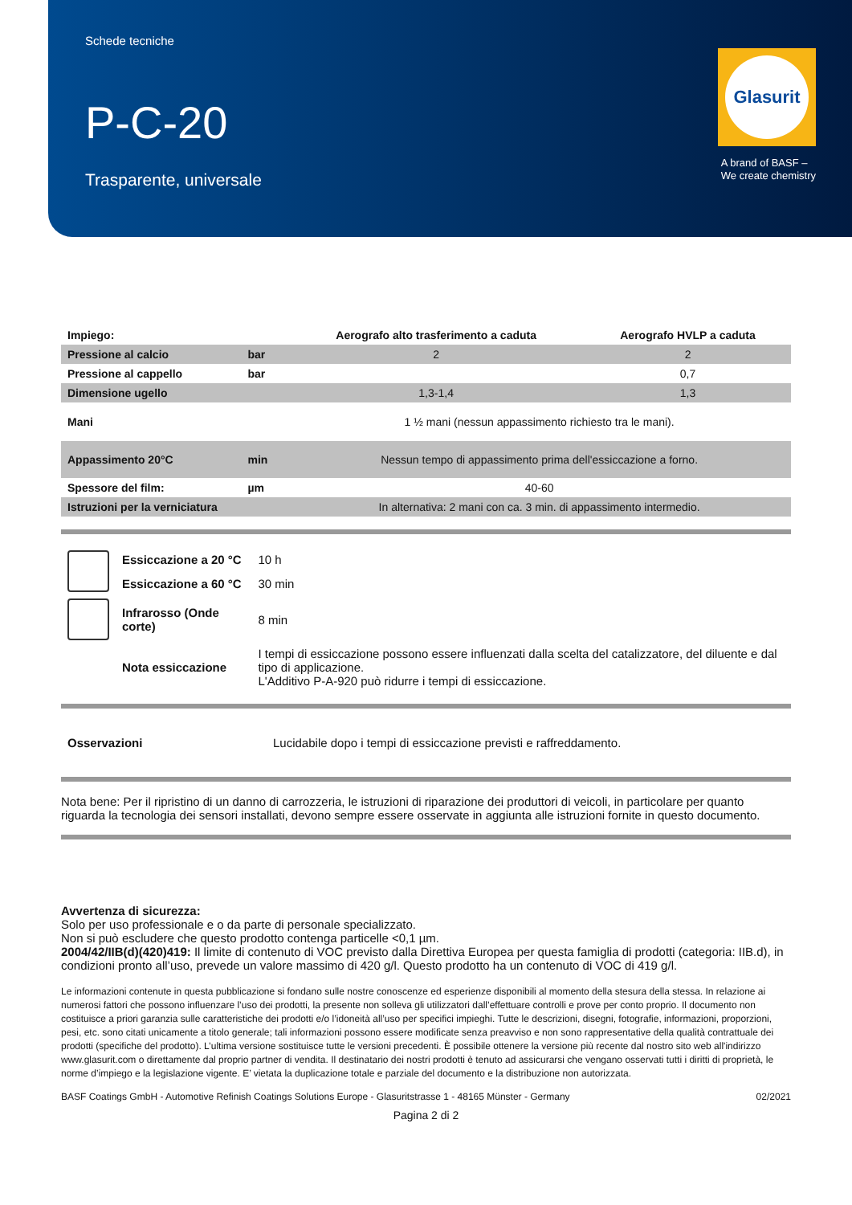Schede tecniche
P-C-20
Trasparente, universale
Glasurit
A brand of BASF –
We create chemistry
| Impiego: | | Aerografo alto trasferimento a caduta | Aerografo HVLP a caduta |
| Pressione al calcio | bar | 2 | 2 |
| Pressione al cappello | bar | | 0,7 |
| Dimensione ugello | | 1,3-1,4 | 1,3 |
| Mani | | 1 ½ mani (nessun appassimento richiesto tra le mani). | |
| Appassimento 20°C | min | Nessun tempo di appassimento prima dell'essiccazione a forno. | |
| Spessore del film: | µm | 40-60 | |
| Istruzioni per la verniciatura | | In alternativa: 2 mani con ca. 3 min. di appassimento intermedio. | |
| | Essiccazione a 20 °C | 10 h |
| | Essiccazione a 60 °C | 30 min |
| | Infrarosso (Onde corte) | 8 min |
| | Nota essiccazione | I tempi di essiccazione possono essere influenzati dalla scelta del catalizzatore, del diluente e dal tipo di applicazione. L'Additivo P-A-920 può ridurre i tempi di essiccazione. |
| Osservazioni | Lucidabile dopo i tempi di essiccazione previsti e raffreddamento. |
Nota bene: Per il ripristino di un danno di carrozzeria, le istruzioni di riparazione dei produttori di veicoli, in particolare per quanto riguarda la tecnologia dei sensori installati, devono sempre essere osservate in aggiunta alle istruzioni fornite in questo documento.
Avvertenza di sicurezza:
Solo per uso professionale e o da parte di personale specializzato.
Non si può escludere che questo prodotto contenga particelle <0,1 µm.
2004/42/IIB(d)(420)419: Il limite di contenuto di VOC previsto dalla Direttiva Europea per questa famiglia di prodotti (categoria: IIB.d), in condizioni pronto all’uso, prevede un valore massimo di 420 g/l. Questo prodotto ha un contenuto di VOC di 419 g/l.
Le informazioni contenute in questa pubblicazione si fondano sulle nostre conoscenze ed esperienze disponibili al momento della stesura della stessa. In relazione ai numerosi fattori che possono influenzare l’uso dei prodotti, la presente non solleva gli utilizzatori dall’effettuare controlli e prove per conto proprio. Il documento non costituisce a priori garanzia sulle caratteristiche dei prodotti e/o l’idoneità all’uso per specifici impieghi. Tutte le descrizioni, disegni, fotografie, informazioni, proporzioni, pesi, etc. sono citati unicamente a titolo generale; tali informazioni possono essere modificate senza preavviso e non sono rappresentative della qualità contrattuale dei prodotti (specifiche del prodotto). L’ultima versione sostituisce tutte le versioni precedenti. È possibile ottenere la versione più recente dal nostro sito web all'indirizzo www.glasurit.com o direttamente dal proprio partner di vendita. Il destinatario dei nostri prodotti è tenuto ad assicurarsi che vengano osservati tutti i diritti di proprietà, le norme d’impiego e la legislazione vigente. E’ vietata la duplicazione totale e parziale del documento e la distribuzione non autorizzata.
BASF Coatings GmbH - Automotive Refinish Coatings Solutions Europe - Glasuritstrasse 1 - 48165 Münster - Germany 02/2021
Pagina 2 di 2